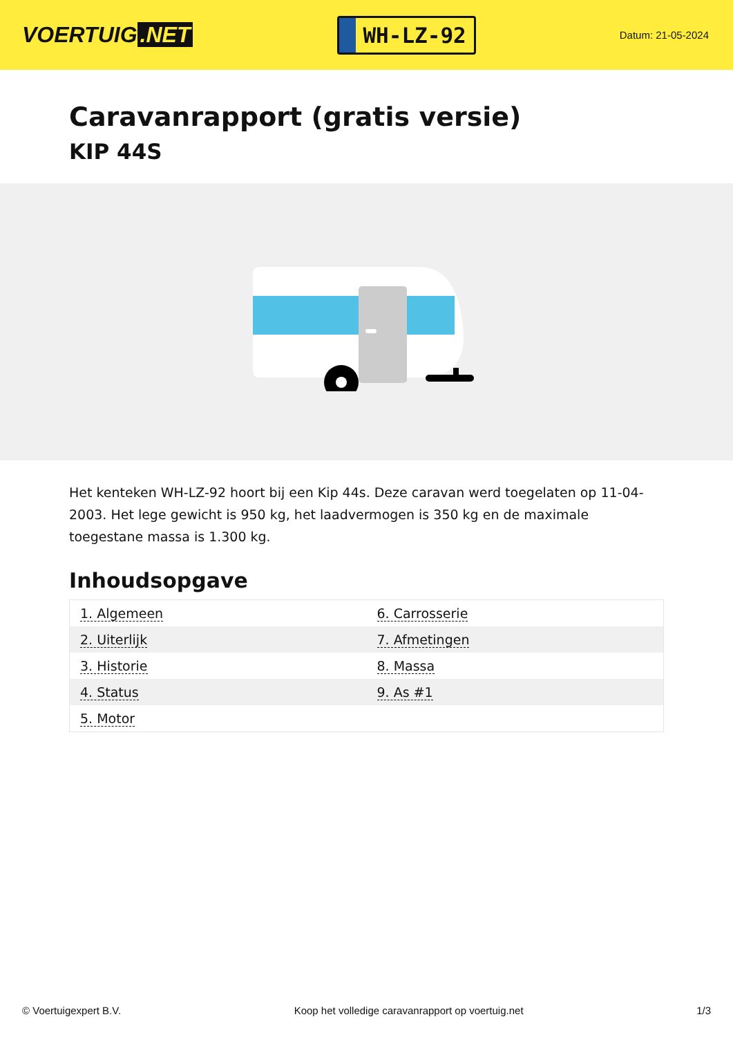VOERTUIG.NET
WH-LZ-92
Datum: 21-05-2024
Caravanrapport (gratis versie)
KIP 44S
Het kenteken WH-LZ-92 hoort bij een Kip 44s. Deze caravan werd toegelaten op 11-04-2003. Het lege gewicht is 950 kg, het laadvermogen is 350 kg en de maximale toegestane massa is 1.300 kg.
Inhoudsopgave
| 1. Algemeen | 6. Carrosserie |
| 2. Uiterlijk | 7. Afmetingen |
| 3. Historie | 8. Massa |
| 4. Status | 9. As #1 |
| 5. Motor | |
© Voertuigexpert B.V. Koop het volledige caravanrapport op voertuig.net 1/3